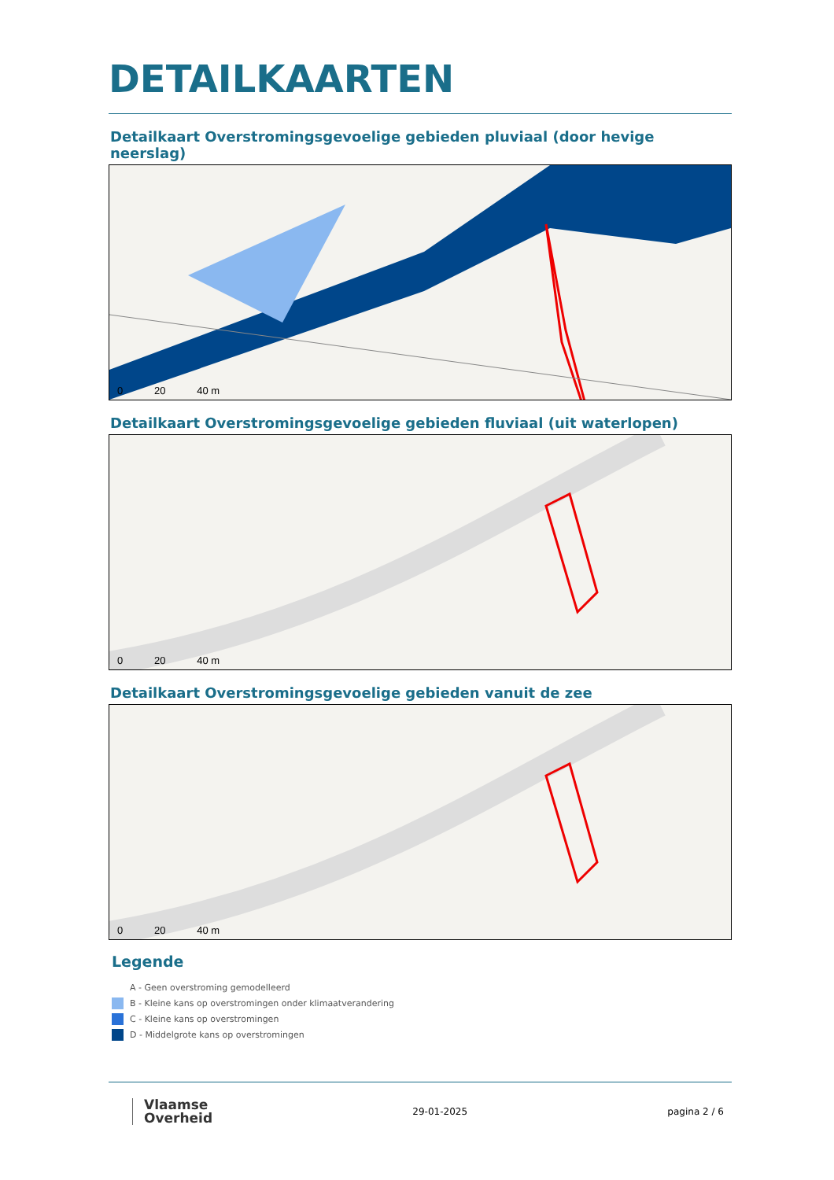DETAILKAARTEN
Detailkaart Overstromingsgevoelige gebieden pluviaal (door hevige neerslag)
0 20 40 m
Detailkaart Overstromingsgevoelige gebieden fluviaal (uit waterlopen)
0 20 40 m
Detailkaart Overstromingsgevoelige gebieden vanuit de zee
0 20 40 m
Legende
A - Geen overstroming gemodelleerd
B - Kleine kans op overstromingen onder klimaatverandering
C - Kleine kans op overstromingen
D - Middelgrote kans op overstromingen
Vlaamse
Overheid
29-01-2025 pagina 2 / 6